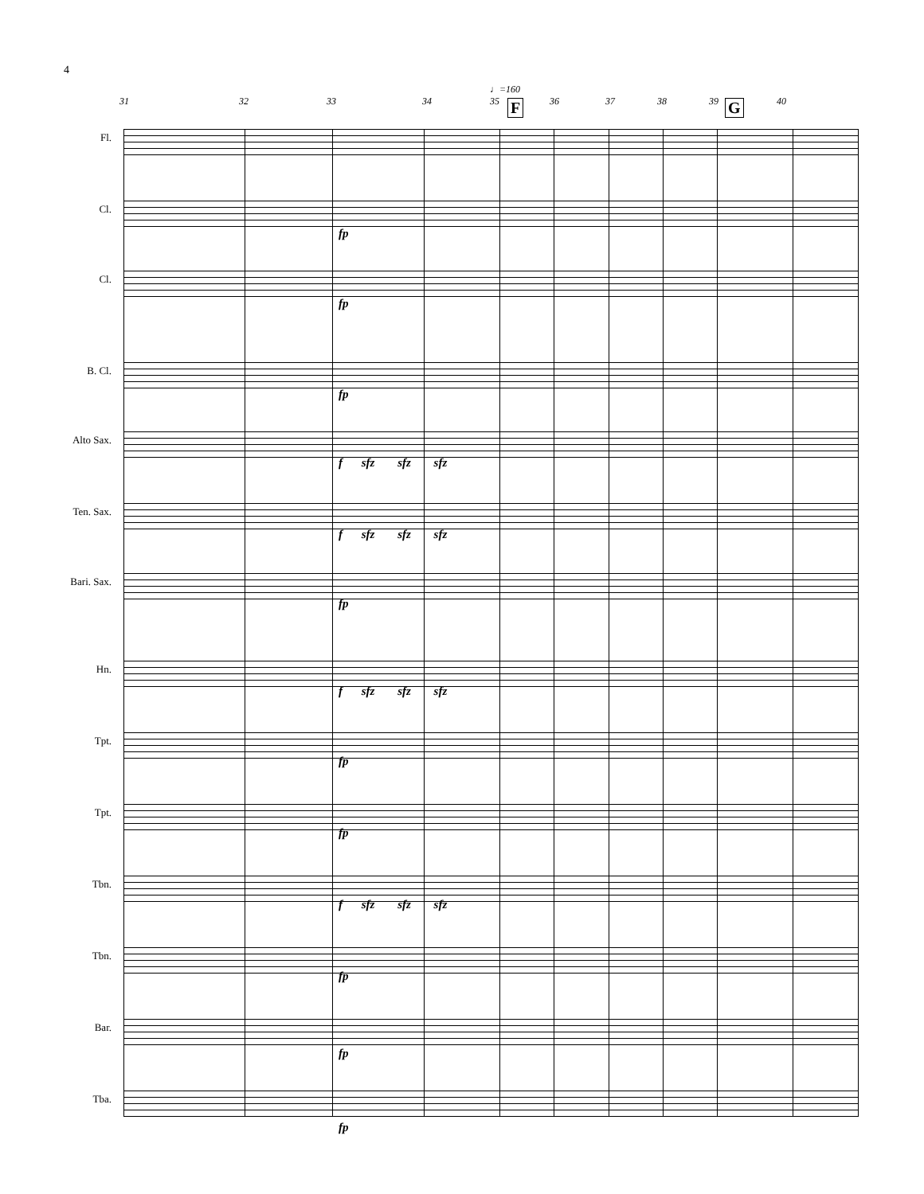4
31 32 33 34 ♩=160
35
F G
36 37 38 39 40
Fl.
Cl.
fp
Cl.
fp
B. Cl.
fp
Alto Sax.
f sfz sfz sfz
Ten. Sax.
f sfz sfz sfz
Bari. Sax.
fp
Hn.
f sfz sfz sfz
Tpt.
fp
Tpt.
fp
Tbn.
f sfz sfz sfz
Tbn.
fp
Bar.
fp
Tba.
fp